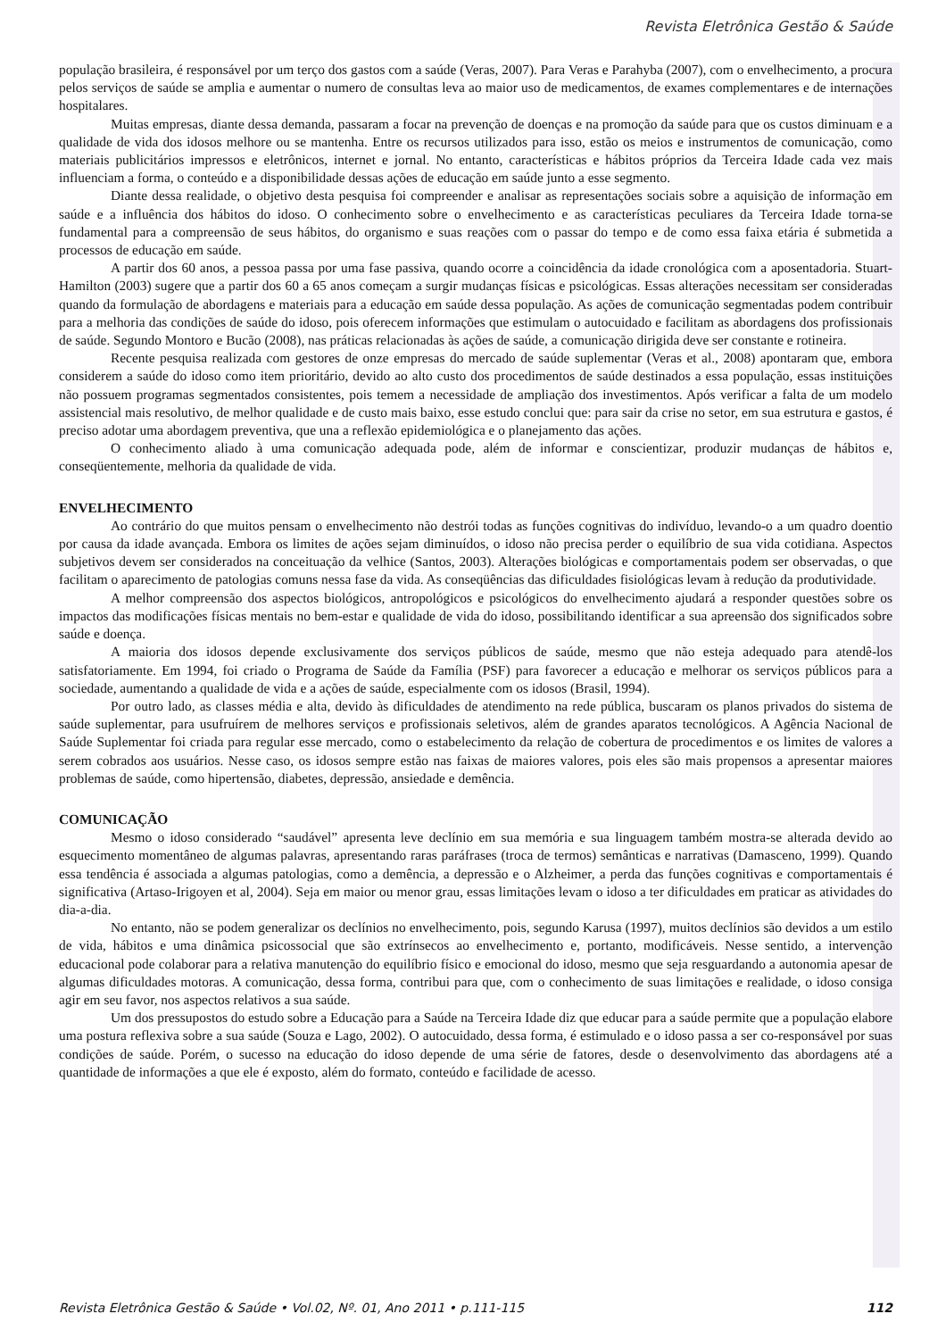Revista Eletrônica Gestão & Saúde
população brasileira, é responsável por um terço dos gastos com a saúde (Veras, 2007). Para Veras e Parahyba (2007), com o envelhecimento, a procura pelos serviços de saúde se amplia e aumentar o numero de consultas leva ao maior uso de medicamentos, de exames complementares e de internações hospitalares.
Muitas empresas, diante dessa demanda, passaram a focar na prevenção de doenças e na promoção da saúde para que os custos diminuam e a qualidade de vida dos idosos melhore ou se mantenha. Entre os recursos utilizados para isso, estão os meios e instrumentos de comunicação, como materiais publicitários impressos e eletrônicos, internet e jornal. No entanto, características e hábitos próprios da Terceira Idade cada vez mais influenciam a forma, o conteúdo e a disponibilidade dessas ações de educação em saúde junto a esse segmento.
Diante dessa realidade, o objetivo desta pesquisa foi compreender e analisar as representações sociais sobre a aquisição de informação em saúde e a influência dos hábitos do idoso. O conhecimento sobre o envelhecimento e as características peculiares da Terceira Idade torna-se fundamental para a compreensão de seus hábitos, do organismo e suas reações com o passar do tempo e de como essa faixa etária é submetida a processos de educação em saúde.
A partir dos 60 anos, a pessoa passa por uma fase passiva, quando ocorre a coincidência da idade cronológica com a aposentadoria. Stuart-Hamilton (2003) sugere que a partir dos 60 a 65 anos começam a surgir mudanças físicas e psicológicas. Essas alterações necessitam ser consideradas quando da formulação de abordagens e materiais para a educação em saúde dessa população. As ações de comunicação segmentadas podem contribuir para a melhoria das condições de saúde do idoso, pois oferecem informações que estimulam o autocuidado e facilitam as abordagens dos profissionais de saúde. Segundo Montoro e Bucão (2008), nas práticas relacionadas às ações de saúde, a comunicação dirigida deve ser constante e rotineira.
Recente pesquisa realizada com gestores de onze empresas do mercado de saúde suplementar (Veras et al., 2008) apontaram que, embora considerem a saúde do idoso como item prioritário, devido ao alto custo dos procedimentos de saúde destinados a essa população, essas instituições não possuem programas segmentados consistentes, pois temem a necessidade de ampliação dos investimentos. Após verificar a falta de um modelo assistencial mais resolutivo, de melhor qualidade e de custo mais baixo, esse estudo conclui que: para sair da crise no setor, em sua estrutura e gastos, é preciso adotar uma abordagem preventiva, que una a reflexão epidemiológica e o planejamento das ações.
O conhecimento aliado à uma comunicação adequada pode, além de informar e conscientizar, produzir mudanças de hábitos e, conseqüentemente, melhoria da qualidade de vida.
ENVELHECIMENTO
Ao contrário do que muitos pensam o envelhecimento não destrói todas as funções cognitivas do indivíduo, levando-o a um quadro doentio por causa da idade avançada. Embora os limites de ações sejam diminuídos, o idoso não precisa perder o equilíbrio de sua vida cotidiana. Aspectos subjetivos devem ser considerados na conceituação da velhice (Santos, 2003). Alterações biológicas e comportamentais podem ser observadas, o que facilitam o aparecimento de patologias comuns nessa fase da vida. As conseqüências das dificuldades fisiológicas levam à redução da produtividade.
A melhor compreensão dos aspectos biológicos, antropológicos e psicológicos do envelhecimento ajudará a responder questões sobre os impactos das modificações físicas mentais no bem-estar e qualidade de vida do idoso, possibilitando identificar a sua apreensão dos significados sobre saúde e doença.
A maioria dos idosos depende exclusivamente dos serviços públicos de saúde, mesmo que não esteja adequado para atendê-los satisfatoriamente. Em 1994, foi criado o Programa de Saúde da Família (PSF) para favorecer a educação e melhorar os serviços públicos para a sociedade, aumentando a qualidade de vida e a ações de saúde, especialmente com os idosos (Brasil, 1994).
Por outro lado, as classes média e alta, devido às dificuldades de atendimento na rede pública, buscaram os planos privados do sistema de saúde suplementar, para usufruírem de melhores serviços e profissionais seletivos, além de grandes aparatos tecnológicos. A Agência Nacional de Saúde Suplementar foi criada para regular esse mercado, como o estabelecimento da relação de cobertura de procedimentos e os limites de valores a serem cobrados aos usuários. Nesse caso, os idosos sempre estão nas faixas de maiores valores, pois eles são mais propensos a apresentar maiores problemas de saúde, como hipertensão, diabetes, depressão, ansiedade e demência.
COMUNICAÇÃO
Mesmo o idoso considerado “saudável” apresenta leve declínio em sua memória e sua linguagem também mostra-se alterada devido ao esquecimento momentâneo de algumas palavras, apresentando raras paráfrases (troca de termos) semânticas e narrativas (Damasceno, 1999). Quando essa tendência é associada a algumas patologias, como a demência, a depressão e o Alzheimer, a perda das funções cognitivas e comportamentais é significativa (Artaso-Irigoyen et al, 2004). Seja em maior ou menor grau, essas limitações levam o idoso a ter dificuldades em praticar as atividades do dia-a-dia.
No entanto, não se podem generalizar os declínios no envelhecimento, pois, segundo Karusa (1997), muitos declínios são devidos a um estilo de vida, hábitos e uma dinâmica psicossocial que são extrínsecos ao envelhecimento e, portanto, modificáveis. Nesse sentido, a intervenção educacional pode colaborar para a relativa manutenção do equilíbrio físico e emocional do idoso, mesmo que seja resguardando a autonomia apesar de algumas dificuldades motoras. A comunicação, dessa forma, contribui para que, com o conhecimento de suas limitações e realidade, o idoso consiga agir em seu favor, nos aspectos relativos a sua saúde.
Um dos pressupostos do estudo sobre a Educação para a Saúde na Terceira Idade diz que educar para a saúde permite que a população elabore uma postura reflexiva sobre a sua saúde (Souza e Lago, 2002). O autocuidado, dessa forma, é estimulado e o idoso passa a ser co-responsável por suas condições de saúde. Porém, o sucesso na educação do idoso depende de uma série de fatores, desde o desenvolvimento das abordagens até a quantidade de informações a que ele é exposto, além do formato, conteúdo e facilidade de acesso.
Revista Eletrônica Gestão & Saúde • Vol.02, Nº. 01, Ano 2011 • p.111-115 112